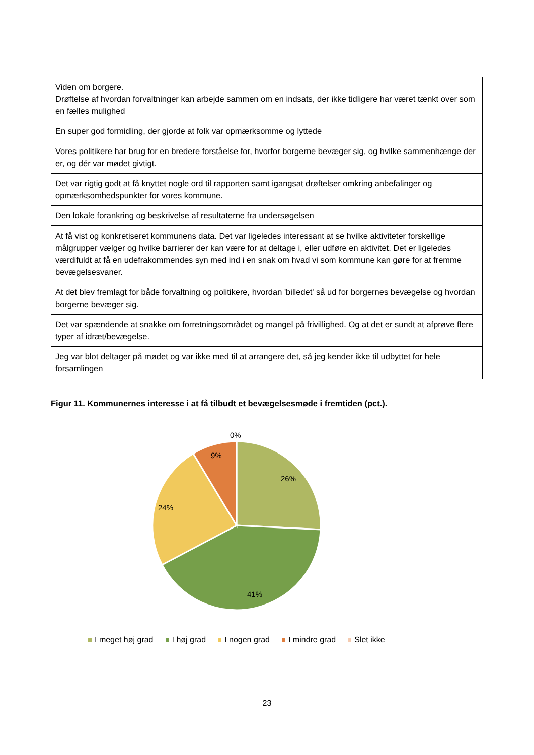| Viden om borgere. Drøftelse af hvordan forvaltninger kan arbejde sammen om en indsats, der ikke tidligere har været tænkt over som en fælles mulighed |
| En super god formidling, der gjorde at folk var opmærksomme og lyttede |
| Vores politikere har brug for en bredere forståelse for, hvorfor borgerne bevæger sig, og hvilke sammenhænge der er, og dér var mødet givtigt. |
| Det var rigtig godt at få knyttet nogle ord til rapporten samt igangsat drøftelser omkring anbefalinger og opmærksomhedspunkter for vores kommune. |
| Den lokale forankring og beskrivelse af resultaterne fra undersøgelsen |
| At få vist og konkretiseret kommunens data. Det var ligeledes interessant at se hvilke aktiviteter forskellige målgrupper vælger og hvilke barrierer der kan være for at deltage i, eller udføre en aktivitet. Det er ligeledes værdifuldt at få en udefrakommendes syn med ind i en snak om hvad vi som kommune kan gøre for at fremme bevægelsesvaner. |
| At det blev fremlagt for både forvaltning og politikere, hvordan 'billedet' så ud for borgernes bevægelse og hvordan borgerne bevæger sig. |
| Det var spændende at snakke om forretningsområdet og mangel på frivillighed. Og at det er sundt at afprøve flere typer af idræt/bevægelse. |
| Jeg var blot deltager på mødet og var ikke med til at arrangere det, så jeg kender ikke til udbyttet for hele forsamlingen |
Figur 11. Kommunernes interesse i at få tilbudt et bevægelsesmøde i fremtiden (pct.).
0%
9%
26%
24%
41%
I meget høj grad I høj grad I nogen grad I mindre grad Slet ikke
23